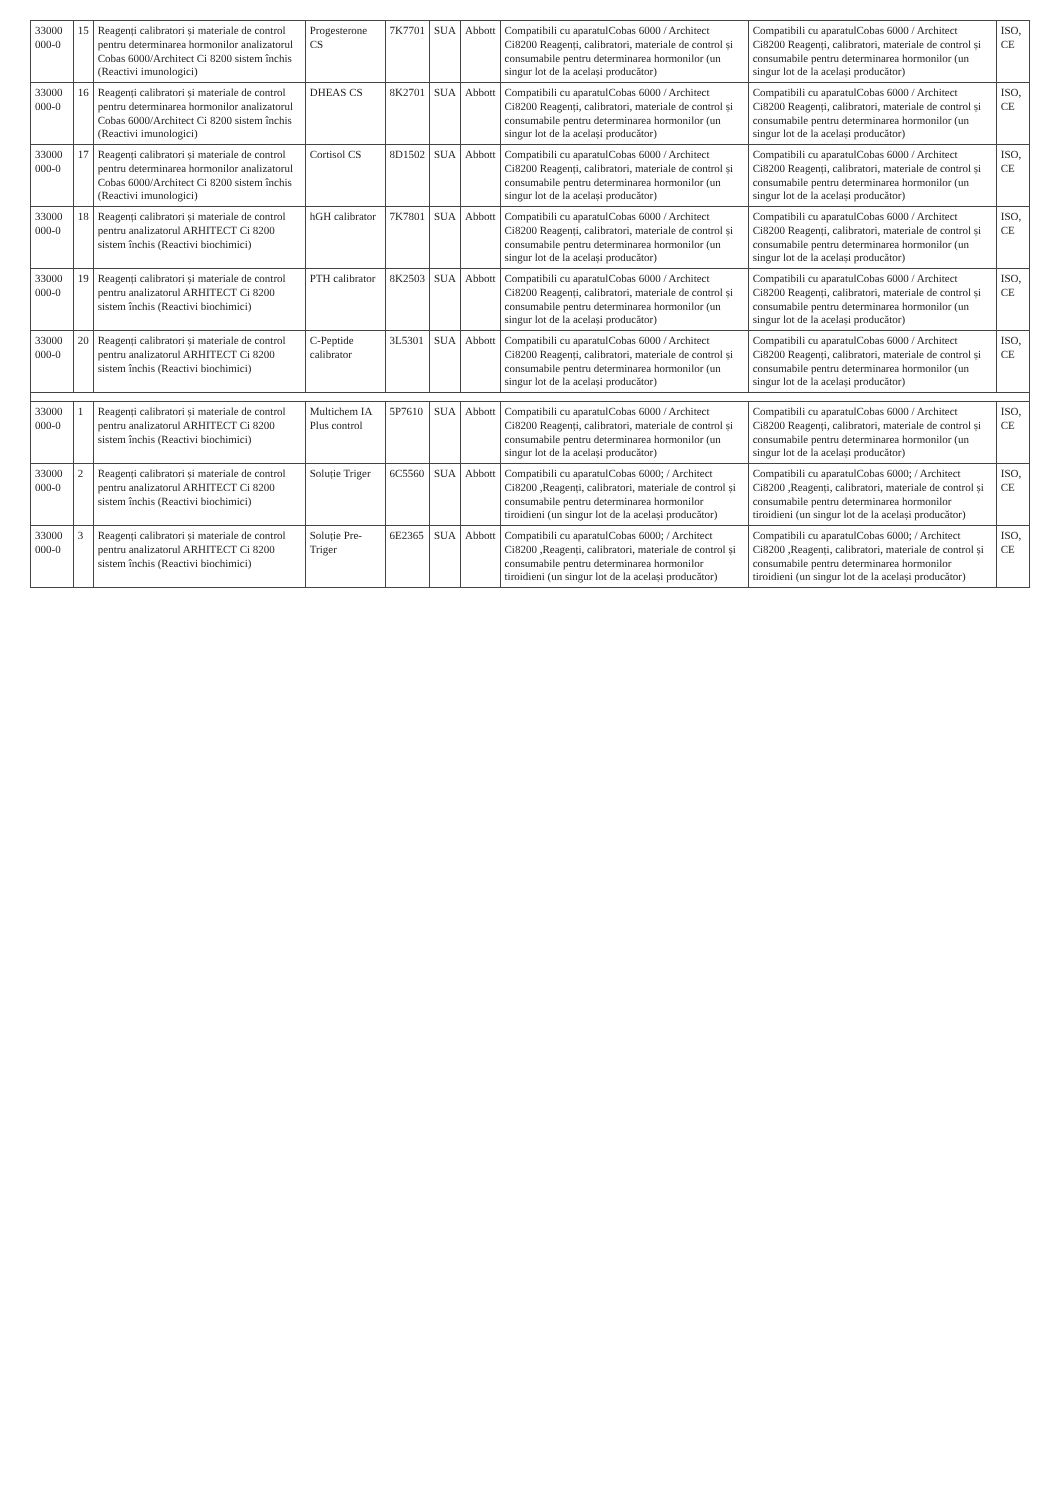| 33000 000-0 | 15 | Reagenți calibratori și materiale de control pentru determinarea hormonilor analizatorul Cobas 6000/Architect Ci 8200 sistem închis (Reactivi imunologici) | Progesterone CS | 7K7701 | SUA | Abbott | Compatibili cu aparatulCobas 6000 / Architect Ci8200 Reagenți, calibratori, materiale de control și consumabile pentru determinarea hormonilor (un singur lot de la același producător) | Compatibili cu aparatulCobas 6000 / Architect Ci8200 Reagenți, calibratori, materiale de control și consumabile pentru determinarea hormonilor (un singur lot de la același producător) | ISO, CE |
| 33000 000-0 | 16 | Reagenți calibratori și materiale de control pentru determinarea hormonilor analizatorul Cobas 6000/Architect Ci 8200 sistem închis (Reactivi imunologici) | DHEAS CS | 8K2701 | SUA | Abbott | Compatibili cu aparatulCobas 6000 / Architect Ci8200 Reagenți, calibratori, materiale de control și consumabile pentru determinarea hormonilor (un singur lot de la același producător) | Compatibili cu aparatulCobas 6000 / Architect Ci8200 Reagenți, calibratori, materiale de control și consumabile pentru determinarea hormonilor (un singur lot de la același producător) | ISO, CE |
| 33000 000-0 | 17 | Reagenți calibratori și materiale de control pentru determinarea hormonilor analizatorul Cobas 6000/Architect Ci 8200 sistem închis (Reactivi imunologici) | Cortisol CS | 8D1502 | SUA | Abbott | Compatibili cu aparatulCobas 6000 / Architect Ci8200 Reagenți, calibratori, materiale de control și consumabile pentru determinarea hormonilor (un singur lot de la același producător) | Compatibili cu aparatulCobas 6000 / Architect Ci8200 Reagenți, calibratori, materiale de control și consumabile pentru determinarea hormonilor (un singur lot de la același producător) | ISO, CE |
| 33000 000-0 | 18 | Reagenți calibratori și materiale de control pentru analizatorul ARHITECT Ci 8200 sistem închis (Reactivi biochimici) | hGH calibrator | 7K7801 | SUA | Abbott | Compatibili cu aparatulCobas 6000 / Architect Ci8200 Reagenți, calibratori, materiale de control și consumabile pentru determinarea hormonilor (un singur lot de la același producător) | Compatibili cu aparatulCobas 6000 / Architect Ci8200 Reagenți, calibratori, materiale de control și consumabile pentru determinarea hormonilor (un singur lot de la același producător) | ISO, CE |
| 33000 000-0 | 19 | Reagenți calibratori și materiale de control pentru analizatorul ARHITECT Ci 8200 sistem închis (Reactivi biochimici) | PTH calibrator | 8K2503 | SUA | Abbott | Compatibili cu aparatulCobas 6000 / Architect Ci8200 Reagenți, calibratori, materiale de control și consumabile pentru determinarea hormonilor (un singur lot de la același producător) | Compatibili cu aparatulCobas 6000 / Architect Ci8200 Reagenți, calibratori, materiale de control și consumabile pentru determinarea hormonilor (un singur lot de la același producător) | ISO, CE |
| 33000 000-0 | 20 | Reagenți calibratori și materiale de control pentru analizatorul ARHITECT Ci 8200 sistem închis (Reactivi biochimici) | C-Peptide calibrator | 3L5301 | SUA | Abbott | Compatibili cu aparatulCobas 6000 / Architect Ci8200 Reagenți, calibratori, materiale de control și consumabile pentru determinarea hormonilor (un singur lot de la același producător) | Compatibili cu aparatulCobas 6000 / Architect Ci8200 Reagenți, calibratori, materiale de control și consumabile pentru determinarea hormonilor (un singur lot de la același producător) | ISO, CE |
| 33000 000-0 | 1 | Reagenți calibratori și materiale de control pentru analizatorul ARHITECT Ci 8200 sistem închis (Reactivi biochimici) | Multichem IA Plus control | 5P7610 | SUA | Abbott | Compatibili cu aparatulCobas 6000 / Architect Ci8200 Reagenți, calibratori, materiale de control și consumabile pentru determinarea hormonilor (un singur lot de la același producător) | Compatibili cu aparatulCobas 6000 / Architect Ci8200 Reagenți, calibratori, materiale de control și consumabile pentru determinarea hormonilor (un singur lot de la același producător) | ISO, CE |
| 33000 000-0 | 2 | Reagenți calibratori și materiale de control pentru analizatorul ARHITECT Ci 8200 sistem închis (Reactivi biochimici) | Soluție Triger | 6C5560 | SUA | Abbott | Compatibili cu aparatulCobas 6000; / Architect Ci8200 ,Reagenți, calibratori, materiale de control și consumabile pentru determinarea hormonilor tiroidieni (un singur lot de la același producător) | Compatibili cu aparatulCobas 6000; / Architect Ci8200 ,Reagenți, calibratori, materiale de control și consumabile pentru determinarea hormonilor tiroidieni (un singur lot de la același producător) | ISO, CE |
| 33000 000-0 | 3 | Reagenți calibratori și materiale de control pentru analizatorul ARHITECT Ci 8200 sistem închis (Reactivi biochimici) | Soluție Pre-Triger | 6E2365 | SUA | Abbott | Compatibili cu aparatulCobas 6000; / Architect Ci8200 ,Reagenți, calibratori, materiale de control și consumabile pentru determinarea hormonilor tiroidieni (un singur lot de la același producător) | Compatibili cu aparatulCobas 6000; / Architect Ci8200 ,Reagenți, calibratori, materiale de control și consumabile pentru determinarea hormonilor tiroidieni (un singur lot de la același producător) | ISO, CE |